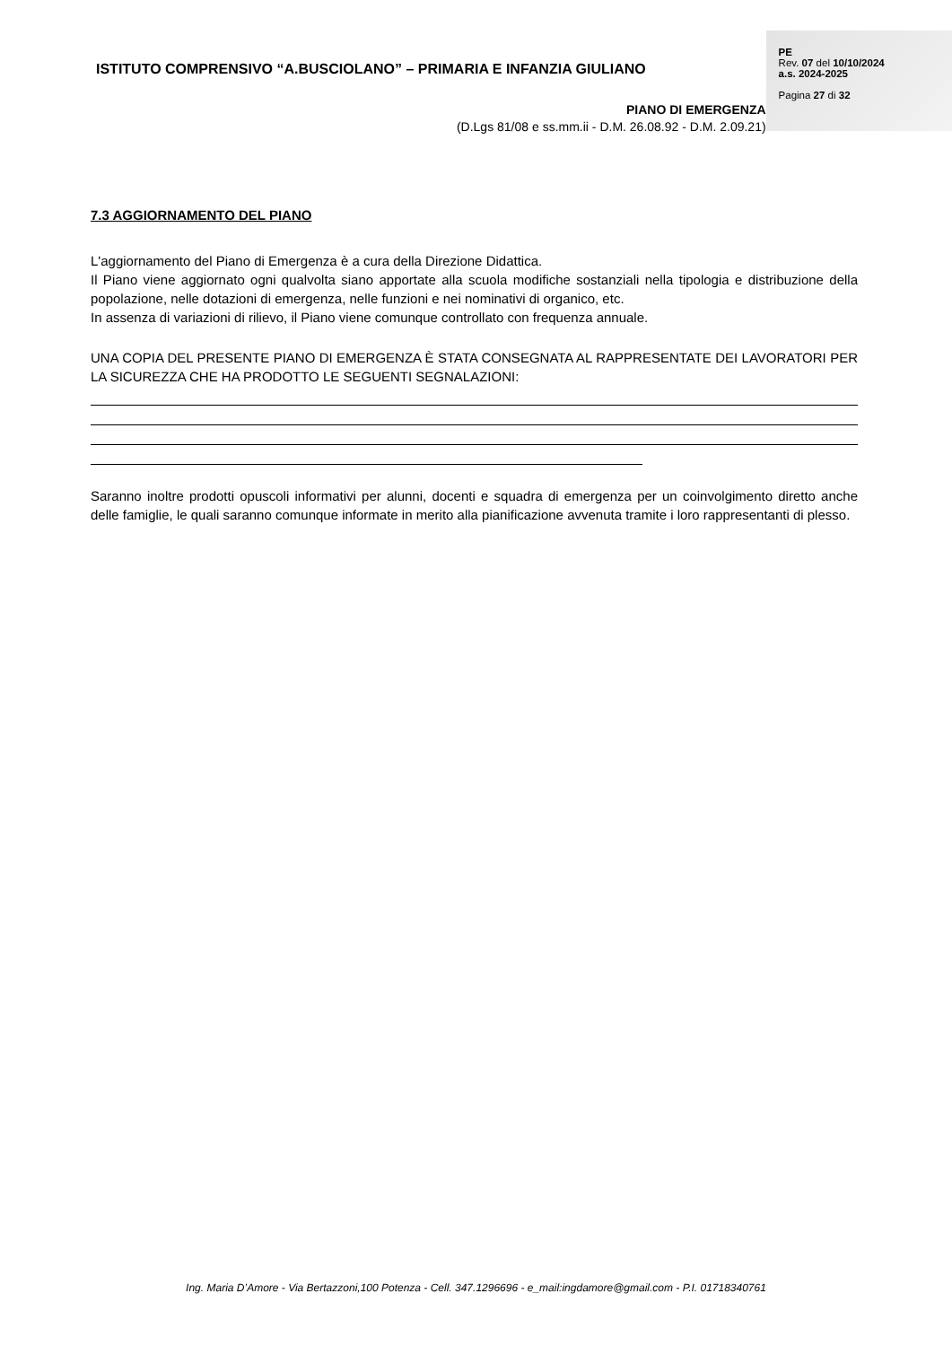ISTITUTO COMPRENSIVO “A.BUSCIOLANO” – PRIMARIA E INFANZIA GIULIANO
PIANO DI EMERGENZA
(D.Lgs 81/08 e ss.mm.ii - D.M. 26.08.92 - D.M. 2.09.21)
PE
Rev. 07 del 10/10/2024
a.s. 2024-2025
Pagina 27 di 32
7.3 AGGIORNAMENTO DEL PIANO
L'aggiornamento del Piano di Emergenza è a cura della Direzione Didattica.
Il Piano viene aggiornato ogni qualvolta siano apportate alla scuola modifiche sostanziali nella tipologia e distribuzione della popolazione, nelle dotazioni di emergenza, nelle funzioni e nei nominativi di organico, etc.
In assenza di variazioni di rilievo, il Piano viene comunque controllato con frequenza annuale.
UNA COPIA DEL PRESENTE PIANO DI EMERGENZA È STATA CONSEGNATA AL RAPPRESENTATE DEI LAVORATORI PER LA SICUREZZA CHE HA PRODOTTO LE SEGUENTI SEGNALAZIONI:
Saranno inoltre prodotti opuscoli informativi per alunni, docenti e squadra di emergenza per un coinvolgimento diretto anche delle famiglie, le quali saranno comunque informate in merito alla pianificazione avvenuta tramite i loro rappresentanti di plesso.
Ing. Maria D’Amore - Via Bertazzoni,100 Potenza - Cell. 347.1296696 - e_mail:ingdamore@gmail.com - P.I. 01718340761